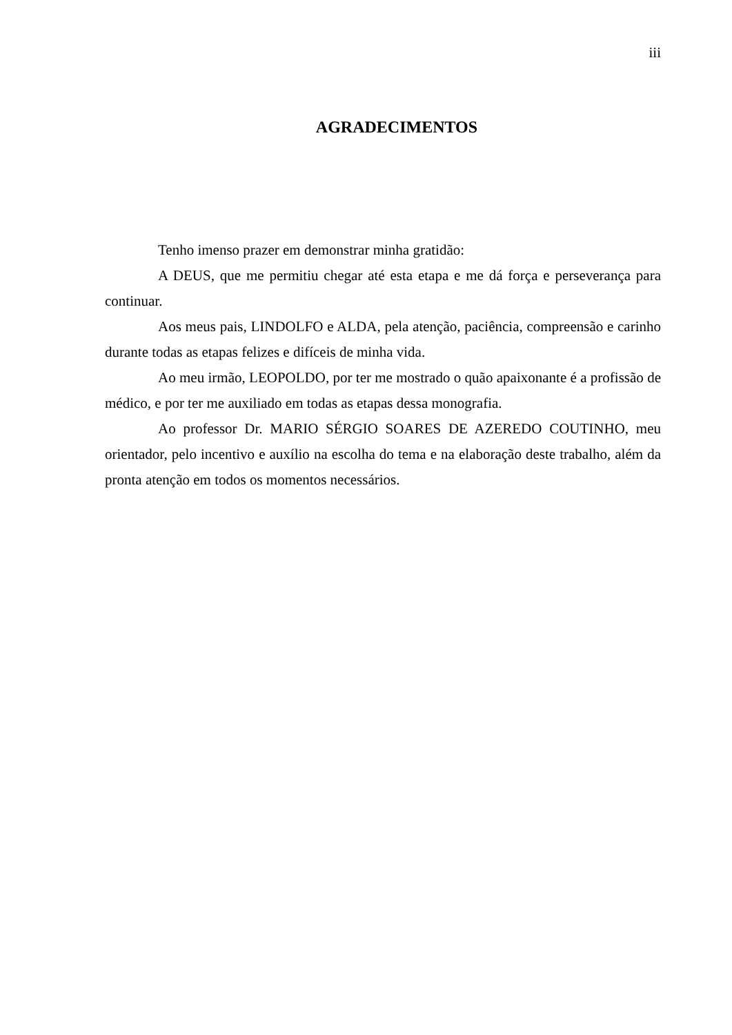iii
AGRADECIMENTOS
Tenho imenso prazer em demonstrar minha gratidão:
A DEUS, que me permitiu chegar até esta etapa e me dá força e perseverança para continuar.
Aos meus pais, LINDOLFO e ALDA, pela atenção, paciência, compreensão e carinho durante todas as etapas felizes e difíceis de minha vida.
Ao meu irmão, LEOPOLDO, por ter me mostrado o quão apaixonante é a profissão de médico, e por ter me auxiliado em todas as etapas dessa monografia.
Ao professor Dr. MARIO SÉRGIO SOARES DE AZEREDO COUTINHO, meu orientador, pelo incentivo e auxílio na escolha do tema e na elaboração deste trabalho, além da pronta atenção em todos os momentos necessários.